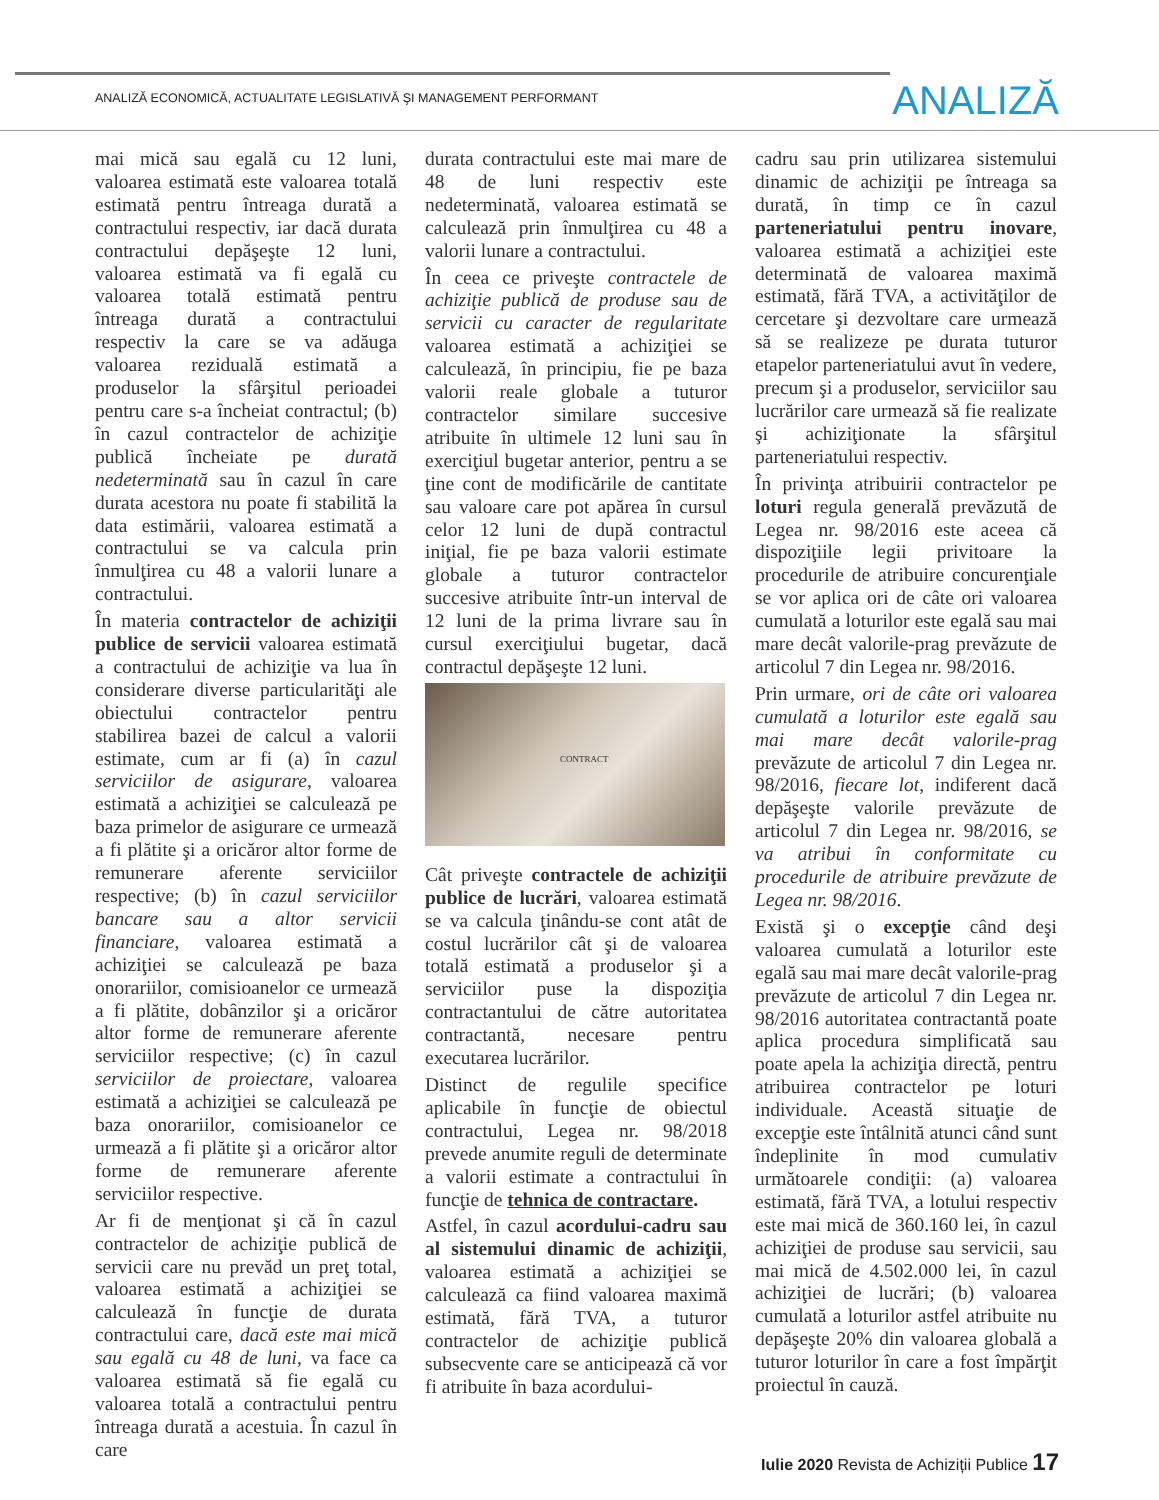ANALIZĂ ECONOMICĂ, ACTUALITATE LEGISLATIVĂ ŞI MANAGEMENT PERFORMANT
ANALIZĂ
mai mică sau egală cu 12 luni, valoarea estimată este valoarea totală estimată pentru întreaga durată a contractului respectiv, iar dacă durata contractului depăşeşte 12 luni, valoarea estimată va fi egală cu valoarea totală estimată pentru întreaga durată a contractului respectiv la care se va adăuga valoarea reziduală estimată a produselor la sfârşitul perioadei pentru care s-a încheiat contractul; (b) în cazul contractelor de achiziţie publică încheiate pe durată nedeterminată sau în cazul în care durata acestora nu poate fi stabilită la data estimării, valoarea estimată a contractului se va calcula prin înmulţirea cu 48 a valorii lunare a contractului.
În materia contractelor de achiziţii publice de servicii valoarea estimată a contractului de achiziţie va lua în considerare diverse particularităţi ale obiectului contractelor pentru stabilirea bazei de calcul a valorii estimate, cum ar fi (a) în cazul serviciilor de asigurare, valoarea estimată a achiziţiei se calculează pe baza primelor de asigurare ce urmează a fi plătite şi a oricăror altor forme de remunerare aferente serviciilor respective; (b) în cazul serviciilor bancare sau a altor servicii financiare, valoarea estimată a achiziţiei se calculează pe baza onorariilor, comisioanelor ce urmează a fi plătite, dobânzilor şi a oricăror altor forme de remunerare aferente serviciilor respective; (c) în cazul serviciilor de proiectare, valoarea estimată a achiziţiei se calculează pe baza onorariilor, comisioanelor ce urmează a fi plătite şi a oricăror altor forme de remunerare aferente serviciilor respective.
Ar fi de menţionat şi că în cazul contractelor de achiziţie publică de servicii care nu prevăd un preţ total, valoarea estimată a achiziţiei se calculează în funcţie de durata contractului care, dacă este mai mică sau egală cu 48 de luni, va face ca valoarea estimată să fie egală cu valoarea totală a contractului pentru întreaga durată a acestuia. În cazul în care
durata contractului este mai mare de 48 de luni respectiv este nedeterminată, valoarea estimată se calculează prin înmulţirea cu 48 a valorii lunare a contractului.
În ceea ce priveşte contractele de achiziţie publică de produse sau de servicii cu caracter de regularitate valoarea estimată a achiziţiei se calculează, în principiu, fie pe baza valorii reale globale a tuturor contractelor similare succesive atribuite în ultimele 12 luni sau în exerciţiul bugetar anterior, pentru a se ţine cont de modificările de cantitate sau valoare care pot apărea în cursul celor 12 luni de după contractul iniţial, fie pe baza valorii estimate globale a tuturor contractelor succesive atribuite într-un interval de 12 luni de la prima livrare sau în cursul exerciţiului bugetar, dacă contractul depăşeşte 12 luni.
CONTRACT
Cât priveşte contractele de achiziţii publice de lucrări, valoarea estimată se va calcula ţinându-se cont atât de costul lucrărilor cât şi de valoarea totală estimată a produselor şi a serviciilor puse la dispoziţia contractantului de către autoritatea contractantă, necesare pentru executarea lucrărilor.
Distinct de regulile specifice aplicabile în funcţie de obiectul contractului, Legea nr. 98/2018 prevede anumite reguli de determinate a valorii estimate a contractului în funcţie de tehnica de contractare.
Astfel, în cazul acordului-cadru sau al sistemului dinamic de achiziţii, valoarea estimată a achiziţiei se calculează ca fiind valoarea maximă estimată, fără TVA, a tuturor contractelor de achiziţie publică subsecvente care se anticipează că vor fi atribuite în baza acordului-
cadru sau prin utilizarea sistemului dinamic de achiziţii pe întreaga sa durată, în timp ce în cazul parteneriatului pentru inovare, valoarea estimată a achiziţiei este determinată de valoarea maximă estimată, fără TVA, a activităţilor de cercetare şi dezvoltare care urmează să se realizeze pe durata tuturor etapelor parteneriatului avut în vedere, precum şi a produselor, serviciilor sau lucrărilor care urmează să fie realizate şi achiziţionate la sfârşitul parteneriatului respectiv.
În privinţa atribuirii contractelor pe loturi regula generală prevăzută de Legea nr. 98/2016 este aceea că dispoziţiile legii privitoare la procedurile de atribuire concurenţiale se vor aplica ori de câte ori valoarea cumulată a loturilor este egală sau mai mare decât valorile-prag prevăzute de articolul 7 din Legea nr. 98/2016.
Prin urmare, ori de câte ori valoarea cumulată a loturilor este egală sau mai mare decât valorile-prag prevăzute de articolul 7 din Legea nr. 98/2016, fiecare lot, indiferent dacă depăşeşte valorile prevăzute de articolul 7 din Legea nr. 98/2016, se va atribui în conformitate cu procedurile de atribuire prevăzute de Legea nr. 98/2016.
Există şi o excepţie când deşi valoarea cumulată a loturilor este egală sau mai mare decât valorile-prag prevăzute de articolul 7 din Legea nr. 98/2016 autoritatea contractantă poate aplica procedura simplificată sau poate apela la achiziţia directă, pentru atribuirea contractelor pe loturi individuale. Această situaţie de excepţie este întâlnită atunci când sunt îndeplinite în mod cumulativ următoarele condiţii: (a) valoarea estimată, fără TVA, a lotului respectiv este mai mică de 360.160 lei, în cazul achiziţiei de produse sau servicii, sau mai mică de 4.502.000 lei, în cazul achiziţiei de lucrări; (b) valoarea cumulată a loturilor astfel atribuite nu depăşeşte 20% din valoarea globală a tuturor loturilor în care a fost împărţit proiectul în cauză.
Iulie 2020 Revista de Achiziții Publice 17